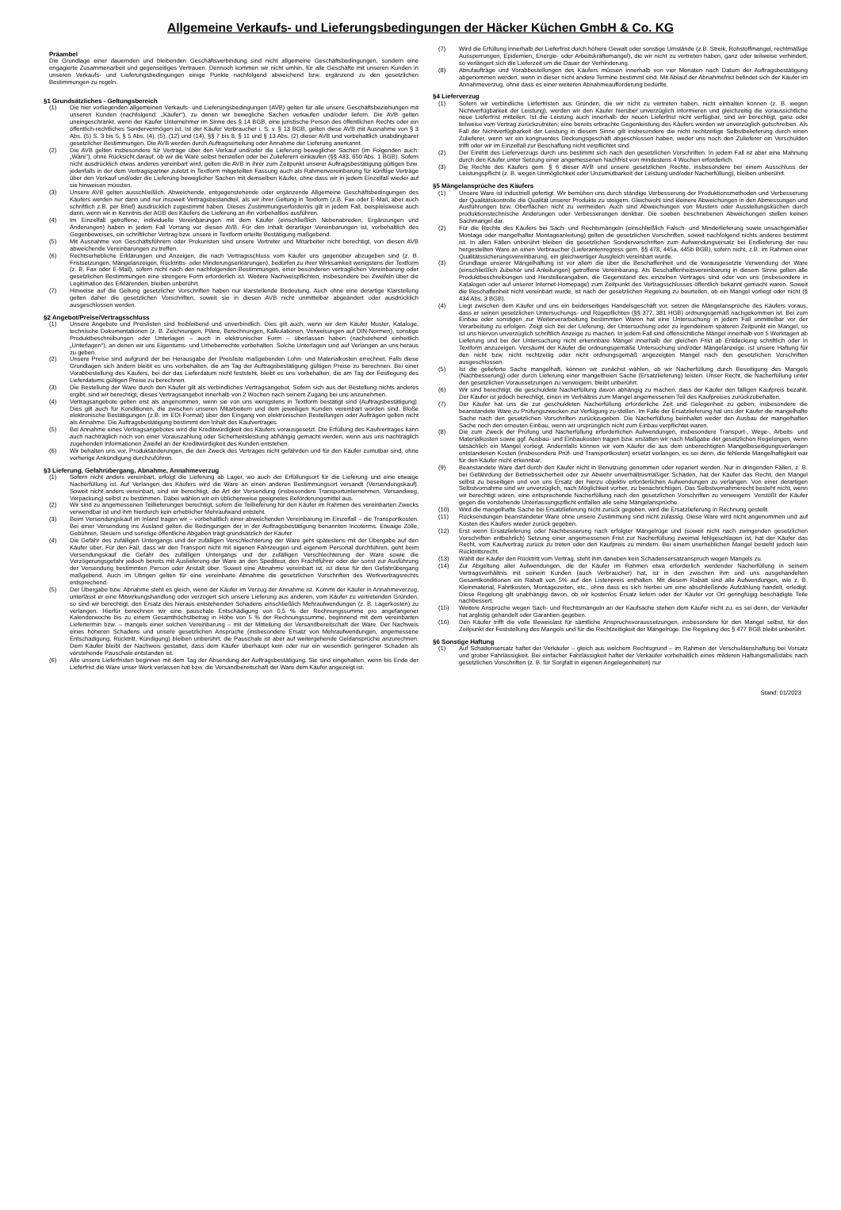Allgemeine Verkaufs- und Lieferungsbedingungen der Häcker Küchen GmbH & Co. KG
Präambel
Die Grundlage einer dauernden und bleibenden Geschäftsverbindung sind nicht allgemeine Geschäftsbedingungen, sondern eine engagierte Zusammenarbeit und gegenseitiges Vertrauen. Dennoch kommen wir nicht umhin, für alle Geschäfte mit unseren Kunden in unseren Verkaufs- und Lieferungsbedingungen einige Punkte nachfolgend abweichend bzw. ergänzend zu den gesetzlichen Bestimmungen zu regeln.
§1 Grundsätzliches - Geltungsbereich
(1) Die hier vorliegenden allgemeinen Verkaufs- und Lieferungsbedingungen (AVB) gelten für alle unsere Geschäftsbeziehungen mit unseren Kunden (nachfolgend: „Käufer“), zu denen wir bewegliche Sachen verkaufen und/oder liefern. Die AVB gelten uneingeschränkt, wenn der Käufer Unternehmer im Sinne des § 14 BGB, eine juristische Person des öffentlichen Rechts oder ein öffentlich-rechtliches Sondervermögen ist. Ist der Käufer Verbraucher i. S. v. § 13 BGB, gelten diese AVB mit Ausnahme von § 3 Abs. (5) S. 3 bis 5, § 5 Abs. (4), (5), (12) und (14), §§ 7 bis 8, § 11 und § 13 Abs. (2) dieser AVB und vorbehaltlich unabdingbarer gesetzlicher Bestimmungen. Die AVB werden durch Auftragserteilung oder Annahme der Lieferung anerkannt.
(2) Die AVB gelten insbesondere für Verträge über den Verkauf und/oder die Lieferung beweglicher Sachen (im Folgenden auch: „Ware“), ohne Rücksicht darauf, ob wir die Ware selbst herstellen oder bei Zulieferern einkaufen (§§ 433, 650 Abs. 1 BGB). Sofern nicht ausdrücklich etwas anderes vereinbart wird, gelten die AVB in ihrer zum Zeitpunkt unserer Auftragsbestätigung gültigen bzw. jedenfalls in der dem Vertragspartner zuletzt in Textform mitgeteilten Fassung auch als Rahmenvereinbarung für künftige Verträge über den Verkauf und/oder die Lieferung beweglicher Sachen mit demselben Käufer, ohne dass wir in jedem Einzelfall wieder auf sie hinweisen müssten.
(3) Unsere AVB gelten ausschließlich. Abweichende, entgegenstehende oder ergänzende Allgemeine Geschäftsbedingungen des Käufers werden nur dann und nur insoweit Vertragsbestandteil, als wir ihrer Geltung in Textform (z.B. Fax oder E-Mail, aber auch schriftlich z.B. per Brief) ausdrücklich zugestimmt haben. Dieses Zustimmungserfordernis gilt in jedem Fall, beispielsweise auch dann, wenn wir in Kenntnis der AGB des Käufers die Lieferung an ihn vorbehaltlos ausführen.
(4) Im Einzelfall getroffene, individuelle Vereinbarungen mit dem Käufer (einschließlich Nebenabreden, Ergänzungen und Änderungen) haben in jedem Fall Vorrang vor diesen AVB. Für den Inhalt derartiger Vereinbarungen ist, vorbehaltlich des Gegenbeweises, ein schriftlicher Vertrag bzw. unsere in Textform erteilte Bestätigung maßgebend.
(5) Mit Ausnahme von Geschäftsführern oder Prokuristen sind unsere Vertreter und Mitarbeiter nicht berechtigt, von diesen AVB abweichende Vereinbarungen zu treffen.
(6) Rechtserhebliche Erklärungen und Anzeigen, die nach Vertragsschluss vom Käufer uns gegenüber abzugeben sind (z. B. Fristsetzungen, Mängelanzeigen, Rücktritts- oder Minderungserklärungen), bedürfen zu ihrer Wirksamkeit wenigstens der Textform (z. B. Fax oder E-Mail), sofern nicht nach den nachfolgenden Bestimmungen, einer besonderen vertraglichen Vereinbarung oder gesetzlichen Bestimmungen eine strengere Form erforderlich ist. Weitere Nachweispflichten, insbesondere bei Zweifeln über die Legitimation des Erklärenden, bleiben unberührt.
(7) Hinweise auf die Geltung gesetzlicher Vorschriften haben nur klarstellende Bedeutung. Auch ohne eine derartige Klarstellung gelten daher die gesetzlichen Vorschriften, soweit sie in diesen AVB nicht unmittelbar abgeändert oder ausdrücklich ausgeschlossen werden.
§2 Angebot/Preise/Vertragsschluss
(1) Unsere Angebote und Preislisten sind freibleibend und unverbindlich. Dies gilt auch, wenn wir dem Käufer Muster, Kataloge, technische Dokumentationen (z. B. Zeichnungen, Pläne, Berechnungen, Kalkulationen, Verweisungen auf DIN-Normen), sonstige Produktbeschreibungen oder Unterlagen – auch in elektronischer Form – überlassen haben (nachstehend einheitlich „Unterlagen“), an denen wir uns Eigentums- und Urheberrechte vorbehalten. Solche Unterlagen sind auf Verlangen an uns heraus zu geben.
(2) Unsere Preise sind aufgrund der bei Herausgabe der Preisliste maßgebenden Lohn- und Materialkosten errechnet. Falls diese Grundlagen sich ändern bleibt es uns vorbehalten, die am Tag der Auftragsbestätigung gültigen Preise zu berechnen. Bei einer Vorabbestellung des Käufers, bei der das Lieferdatum nicht feststeht, bleibt es uns vorbehalten, die am Tag der Festlegung des Lieferdatums gültigen Preise zu berechnen.
(3) Die Bestellung der Ware durch den Käufer gilt als verbindliches Vertragsangebot. Sofern sich aus der Bestellung nichts anderes ergibt, sind wir berechtigt, dieses Vertragsangebot innerhalb von 2 Wochen nach seinem Zugang bei uns anzunehmen.
(4) Vertragsangebote gelten erst als angenommen, wenn sie von uns wenigstens in Textform bestätigt sind (Auftragsbestätigung). Dies gilt auch für Konditionen, die zwischen unseren Mitarbeitern und dem jeweiligen Kunden vereinbart worden sind. Bloße elektronische Bestätigungen (z.B. im EDI-Format) über den Eingang von elektronischen Bestellungen oder Aufträgen gelten nicht als Annahme. Die Auftragsbestätigung bestimmt den Inhalt des Kaufvertrages.
(5) Bei Annahme eines Vertragsangebotes wird die Kreditwürdigkeit des Käufers vorausgesetzt. Die Erfüllung des Kaufvertrages kann auch nachträglich noch von einer Vorauszahlung oder Sicherheitsleistung abhängig gemacht werden, wenn aus uns nachträglich zugehenden Informationen Zweifel an der Kreditwürdigkeit des Kunden entstehen.
(6) Wir behalten uns vor, Produktänderungen, die den Zweck des Vertrages nicht gefährden und für den Käufer zumutbar sind, ohne vorherige Ankündigung durchzuführen.
§3 Lieferung, Gefahrübergang, Abnahme, Annahmeverzug
(1) Sofern nicht anders vereinbart, erfolgt die Lieferung ab Lager, wo auch der Erfüllungsort für die Lieferung und eine etwaige Nacherfüllung ist. Auf Verlangen des Käufers wird die Ware an einen anderen Bestimmungsort versandt (Versendungskauf). Soweit nicht anders vereinbart, sind wir berechtigt, die Art der Versendung (insbesondere Transportunternehmen, Versandweg, Verpackung) selbst zu bestimmen. Dabei wählen wir ein üblicherweise geeignetes Beförderungsmittel aus.
(2) Wir sind zu angemessenen Teillieferungen berechtigt, sofern die Teillieferung für den Käufer im Rahmen des vereinbarten Zwecks verwendbar ist und ihm hierdurch kein erheblicher Mehraufwand entsteht.
(3) Beim Versendungskauf im Inland tragen wir – vorbehaltlich einer abweichenden Vereinbarung im Einzelfall – die Transportkosten. Bei einer Versendung ins Ausland gelten die Bedingungen der in der Auftragsbestätigung benannten Incoterms. Etwaige Zölle, Gebühren, Steuern und sonstige öffentliche Abgaben trägt grundsätzlich der Käufer.
(4) Die Gefahr des zufälligen Untergangs und der zufälligen Verschlechterung der Ware geht spätestens mit der Übergabe auf den Käufer über. Für den Fall, dass wir den Transport nicht mit eigenen Fahrzeugen und eigenem Personal durchführen, geht beim Versendungskauf die Gefahr des zufälligen Untergangs und der zufälligen Verschlechterung der Ware sowie die Verzögerungsgefahr jedoch bereits mit Auslieferung der Ware an den Spediteur, den Frachtführer oder der sonst zur Ausführung der Versendung bestimmten Person oder Anstalt über. Soweit eine Abnahme vereinbart ist, ist diese für den Gefahrübergang maßgebend. Auch im Übrigen gelten für eine vereinbarte Abnahme die gesetzlichen Vorschriften des Werkvertragsrechts entsprechend.
(5) Der Übergabe bzw. Abnahme steht es gleich, wenn der Käufer im Verzug der Annahme ist. Kommt der Käufer in Annahmeverzug, unterlässt er eine Mitwirkungshandlung oder verzögert sich unsere Lieferung aus anderen, vom Käufer zu vertretenden Gründen, so sind wir berechtigt, den Ersatz des hieraus entstehenden Schadens einschließlich Mehraufwendungen (z. B. Lagerkosten) zu verlangen. Hierfür berechnen wir eine pauschale Entschädigung von 0,5 % der Rechnungssumme pro angefangener Kalenderwoche bis zu einem Gesamthöchstbetrag in Höhe von 5 % der Rechnungssumme, beginnend mit dem vereinbarten Liefertermin bzw. – mangels einer solchen Vereinbarung – mit der Mitteilung der Versandbereitschaft der Ware. Der Nachweis eines höheren Schadens und unsere gesetzlichen Ansprüche (insbesondere Ersatz von Mehraufwendungen, angemessene Entschädigung, Rücktritt, Kündigung) bleiben unberührt; die Pauschale ist aber auf weitergehende Geldansprüche anzurechnen. Dem Käufer bleibt der Nachweis gestattet, dass dem Käufer überhaupt kein oder nur ein wesentlich geringerer Schaden als vorstehende Pauschale entstanden ist.
(6) Alle unsere Lieferfristen beginnen mit dem Tag der Absendung der Auftragsbestätigung. Sie sind eingehalten, wenn bis Ende der Lieferfrist die Ware unser Werk verlassen hat bzw. die Versandbereitschaft der Ware dem Käufer angezeigt ist.
(7) Wird die Erfüllung innerhalb der Lieferfrist durch höhere Gewalt oder sonstige Umstände (z.B. Streik, Rohstoffmangel, rechtmäßige Aussperrungen, Epidemien, Energie- oder Arbeitskräftemangel), die wir nicht zu vertreten haben, ganz oder teilweise verhindert, so verlängert sich die Lieferzeit um die Dauer der Verhinderung.
(8) Abrufaufträge und Vorabbestellungen des Käufers müssen innerhalb von vier Monaten nach Datum der Auftragsbestätigung abgenommen werden, wenn in dieser nicht andere Termine bestimmt sind. Mit Ablauf der Abnahmefrist befindet sich der Käufer im Annahmeverzug, ohne dass es einer weiteren Abnahmeaufforderung bedürfte.
§4 Lieferverzug
(1) Sofern wir verbindliche Lieferfristen aus Gründen, die wir nicht zu vertreten haben, nicht einhalten können (z. B. wegen Nichtverfügbarkeit der Leistung), werden wir den Käufer hierüber unverzüglich informieren und gleichzeitig die voraussichtliche neue Lieferfrist mitteilen. Ist die Leistung auch innerhalb der neuen Lieferfrist nicht verfügbar, sind wir berechtigt, ganz oder teilweise vom Vertrag zurückzutreten; eine bereits erbrachte Gegenleistung des Käufers werden wir unverzüglich gutschreiben. Als Fall der Nichtverfügbarkeit der Leistung in diesem Sinne gilt insbesondere die nicht rechtzeitige Selbstbelieferung durch einen Zulieferer, wenn wir ein kongruentes Deckungsgeschäft abgeschlossen haben, weder uns noch den Zulieferer ein Verschulden trifft oder wir im Einzelfall zur Beschaffung nicht verpflichtet sind.
(2) Der Eintritt des Lieferverzugs durch uns bestimmt sich nach den gesetzlichen Vorschriften. In jedem Fall ist aber eine Mahnung durch den Käufer unter Setzung einer angemessenen Nachfrist von mindestens 4 Wochen erforderlich.
(3) Die Rechte des Käufers gem. § 6 dieser AVB und unsere gesetzlichen Rechte, insbesondere bei einem Ausschluss der Leistungspflicht (z. B. wegen Unmöglichkeit oder Unzumutbarkeit der Leistung und/oder Nacherfüllung), bleiben unberührt.
§5 Mängelansprüche des Käufers
(1) Unsere Ware ist industriell gefertigt. Wir bemühen uns durch ständige Verbesserung der Produktionsmethoden und Verbesserung der Qualitätskontrolle die Qualität unserer Produkte zu steigern. Gleichwohl sind kleinere Abweichungen in den Abmessungen und Ausführungen bzw. Oberflächen nicht zu vermeiden. Auch sind Abweichungen von Mustern oder Ausstellungsküchen durch produktionstechnische Änderungen oder Verbesserungen denkbar. Die soeben beschriebenen Abweichungen stellen keinen Sachmangel dar.
(2) Für die Rechte des Käufers bei Sach- und Rechtsmängeln (einschließlich Falsch- und Minderlieferung sowie unsachgemäßer Montage oder mangelhafter Montageanleitung) gelten die gesetzlichen Vorschriften, soweit nachfolgend nichts anderes bestimmt ist. In allen Fällen unberührt bleiben die gesetzlichen Sondervorschriften zum Aufwendungsersatz bei Endlieferung der neu hergestellten Ware an einen Verbraucher (Lieferantenregress gem. §§ 478, 445a, 445b BGB), sofern nicht, z.B. im Rahmen einer Qualitätssicherungsvereinbarung, ein gleichwertiger Ausgleich vereinbart wurde.
(3) Grundlage unserer Mängelhaftung ist vor allem die über die Beschaffenheit und die vorausgesetzte Verwendung der Ware (einschließlich Zubehör und Anleitungen) getroffene Vereinbarung. Als Beschaffenheitsvereinbarung in diesem Sinne gelten alle Produktbeschreibungen und Herstellerangaben, die Gegenstand des einzelnen Vertrages sind oder von uns (insbesondere in Katalogen oder auf unserer Internet-Homepage) zum Zeitpunkt des Vertragsschlusses öffentlich bekannt gemacht waren. Soweit die Beschaffenheit nicht vereinbart wurde, ist nach der gesetzlichen Regelung zu beurteilen, ob ein Mangel vorliegt oder nicht (§ 434 Abs. 3 BGB).
(4) Liegt zwischen dem Käufer und uns ein beiderseitiges Handelsgeschäft vor, setzen die Mängelansprüche des Käufers voraus, dass er seinen gesetzlichen Untersuchungs- und Rügepflichten (§§ 377, 381 HGB) ordnungsgemäß nachgekommen ist. Bei zum Einbau oder sonstigen zur Weiterverarbeitung bestimmten Waren hat eine Untersuchung in jedem Fall unmittelbar vor der Verarbeitung zu erfolgen. Zeigt sich bei der Lieferung, der Untersuchung oder zu irgendeinem späteren Zeitpunkt ein Mangel, so ist uns hiervon unverzüglich schriftlich Anzeige zu machen. In jedem Fall sind offensichtliche Mängel innerhalb von 5 Werktagen ab Lieferung und bei der Untersuchung nicht erkennbare Mängel innerhalb der gleichen Frist ab Entdeckung schriftlich oder in Textform anzuzeigen. Versäumt der Käufer die ordnungsgemäße Untersuchung und/oder Mängelanzeige, ist unsere Haftung für den nicht bzw. nicht rechtzeitig oder nicht ordnungsgemäß angezeigten Mangel nach den gesetzlichen Vorschriften ausgeschlossen.
(5) Ist die gelieferte Sache mangelhaft, können wir zunächst wählen, ob wir Nacherfüllung durch Beseitigung des Mangels (Nachbesserung) oder durch Lieferung einer mangelfreien Sache (Ersatzlieferung) leisten. Unser Recht, die Nacherfüllung unter den gesetzlichen Voraussetzungen zu verweigern, bleibt unberührt.
(6) Wir sind berechtigt, die geschuldete Nacherfüllung davon abhängig zu machen, dass der Käufer den fälligen Kaufpreis bezahlt. Der Käufer ist jedoch berechtigt, einen im Verhältnis zum Mangel angemessenen Teil des Kaufpreises zurückzubehalten.
(7) Der Käufer hat uns die zur geschuldeten Nacherfüllung erforderliche Zeit und Gelegenheit zu geben, insbesondere die beanstandete Ware zu Prüfungszwecken zur Verfügung zu stellen. Im Falle der Ersatzlieferung hat uns der Käufer die mangelhafte Sache nach den gesetzlichen Vorschriften zurückzugeben. Die Nacherfüllung beinhaltet weder den Ausbau der mangelhaften Sache noch den erneuten Einbau, wenn wir ursprünglich nicht zum Einbau verpflichtet waren.
(8) Die zum Zweck der Prüfung und Nacherfüllung erforderlichen Aufwendungen, insbesondere Transport-, Wege-, Arbeits- und Materialkosten sowie ggf. Ausbau- und Einbaukosten tragen bzw. erstatten wir nach Maßgabe der gesetzlichen Regelungen, wenn tatsächlich ein Mangel vorliegt. Andernfalls können wir vom Käufer die aus dem unberechtigten Mangelbeseitigungsverlangen entstandenen Kosten (insbesondere Prüf- und Transportkosten) ersetzt verlangen, es sei denn, die fehlende Mangelhaftigkeit war für den Käufer nicht erkennbar.
(9) Beanstandete Ware darf durch den Käufer nicht in Benutzung genommen oder repariert werden. Nur in dringenden Fällen, z. B. bei Gefährdung der Betriebssicherheit oder zur Abwehr unverhältnismäßiger Schäden, hat der Käufer das Recht, den Mangel selbst zu beseitigen und von uns Ersatz der hierzu objektiv erforderlichen Aufwendungen zu verlangen. Von einer derartigen Selbstvornahme sind wir unverzüglich, nach Möglichkeit vorher, zu benachrichtigen. Das Selbstvornahmerecht besteht nicht, wenn wir berechtigt wären, eine entsprechende Nacherfüllung nach den gesetzlichen Vorschriften zu verweigern. Verstößt der Käufer gegen die vorstehende Unterlassungspflicht entfallen alle seine Mängelansprüche.
(10) Wird die mangelhafte Sache bei Ersatzlieferung nicht zurück gegeben, wird die Ersatzlieferung in Rechnung gestellt.
(11) Rücksendungen beanstandeter Ware ohne unsere Zustimmung sind nicht zulässig. Diese Ware wird nicht angenommen und auf Kosten des Käufers wieder zurück gegeben.
(12) Erst wenn Ersatzlieferung oder Nachbesserung nach erfolgter Mängelrüge und (soweit nicht nach zwingenden gesetzlichen Vorschriften entbehrlich) Setzung einer angemessenen Frist zur Nacherfüllung zweimal fehlgeschlagen ist, hat der Käufer das Recht, vom Kaufvertrag zurück zu treten oder den Kaufpreis zu mindern. Bei einem unerheblichen Mangel besteht jedoch kein Rücktrittsrecht.
(13) Wählt der Käufer den Rücktritt vom Vertrag, steht ihm daneben kein Schadensersatzanspruch wegen Mangels zu.
(14) Zur Abgeltung aller Aufwendungen, die der Käufer im Rahmen etwa erforderlich werdender Nacherfüllung in seinem Vertragsverhältnis mit seinem Kunden (auch Verbraucher) hat, ist in den zwischen ihm und uns ausgehandelten Gesamtkonditionen ein Rabatt von 5% auf den Listenpreis enthalten. Mit diesem Rabatt sind alle Aufwendungen, wie z. B. Kleinmaterial, Fahrtkosten, Montagezeiten, etc., ohne dass es sich hierbei um eine abschließende Aufzählung handelt, erledigt. Diese Regelung gilt unabhängig davon, ob wir kostenlos Ersatz liefern oder der Käufer vor Ort geringfügig beschädigte Teile nachbessert.
(15) Weitere Ansprüche wegen Sach- und Rechtsmängeln an der Kaufsache stehen dem Käufer nicht zu, es sei denn, der Verkäufer hat arglistig gehandelt oder Garantien gegeben.
(16) Den Käufer trifft die volle Beweislast für sämtliche Anspruchsvoraussetzungen, insbesondere für den Mangel selbst, für den Zeitpunkt der Feststellung des Mangels und für die Rechtzeitigkeit der Mängelrüge. Die Regelung des § 477 BGB bleibt unberührt.
§6 Sonstige Haftung
(1) Auf Schadensersatz haftet der Verkäufer – gleich aus welchem Rechtsgrund – im Rahmen der Verschuldenshaftung bei Vorsatz und grober Fahrlässigkeit. Bei einfacher Fahrlässigkeit haftet der Verkäufer vorbehaltlich eines milderen Haftungsmaßstabs nach gesetzlichen Vorschriften (z. B. für Sorgfalt in eigenen Angelegenheiten) nur
Stand: 01/2023